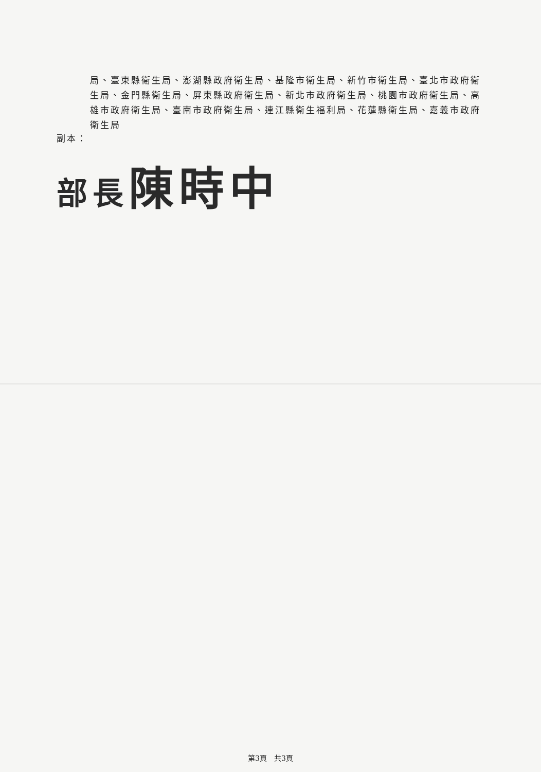局、臺東縣衛生局、澎湖縣政府衛生局、基隆市衛生局、新竹市衛生局、臺北市政府衛生局、金門縣衛生局、屏東縣政府衛生局、新北市政府衛生局、桃園市政府衛生局、高雄市政府衛生局、臺南市政府衛生局、連江縣衛生福利局、花蓮縣衛生局、嘉義市政府衛生局
副本：
部長陳時中
第3頁　共3頁